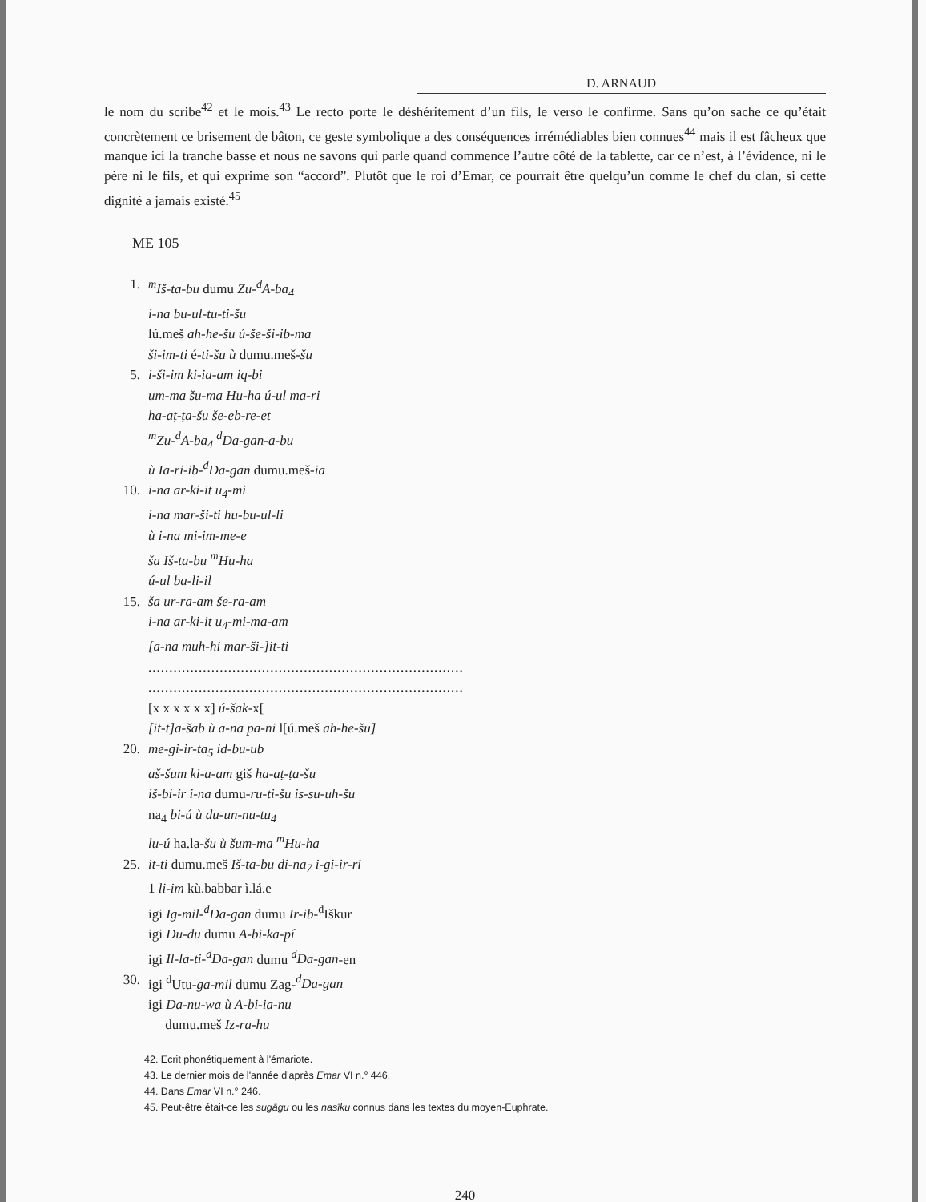D. ARNAUD
le nom du scribe<sup>42</sup> et le mois.<sup>43</sup> Le recto porte le déshéritement d’un fils, le verso le confirme. Sans qu’on sache ce qu’était concrètement ce brisement de bâton, ce geste symbolique a des conséquences irrémédiables bien connues<sup>44</sup> mais il est fâcheux que manque ici la tranche basse et nous ne savons qui parle quand commence l’autre côté de la tablette, car ce n’est, à l’évidence, ni le père ni le fils, et qui exprime son “accord”. Plutôt que le roi d’Emar, ce pourrait être quelqu’un comme le chef du clan, si cette dignité a jamais existé.<sup>45</sup>
ME 105
1. <sup>m</sup>Iš-ta-bu dumu Zu-<sup>d</sup>A-ba<sub>4</sub>
i-na bu-ul-tu-ti-šu
lú.meš ah-he-šu ú-še-ši-ib-ma
ši-im-ti é-ti-šu ù dumu.meš-šu
5. i-ši-im ki-ia-am iq-bi
um-ma šu-ma Hu-ha ú-ul ma-ri
ha-aṭ-ṭa-šu še-eb-re-et
<sup>m</sup> Zu-<sup>d</sup>A-ba<sub>4</sub> <sup>d</sup>Da-gan-a-bu
ù Ia-ri-ib-<sup>d</sup>Da-gan dumu.meš-ia
10. i-na ar-ki-it u<sub>4</sub>-mi
i-na mar-ši-ti hu-bu-ul-li
ù i-na mi-im-me-e
ša Iš-ta-bu <sup>m</sup>Hu-ha
ú-ul ba-li-il
15. ša ur-ra-am še-ra-am
i-na ar-ki-it u<sub>4</sub>-mi-ma-am
[a-na muh-hi mar-ši-]it-ti
...........................................................................
...........................................................................
[x x x x x x] ú-šak-x[
[it-t]a-šab ù a-na pa-ni l[ú.meš ah-he-šu]
20. me-gi-ir-ta<sub>5</sub> id-bu-ub
aš-šum ki-a-am giš ha-aṭ-ṭa-šu
iš-bi-ir i-na dumu-ru-ti-šu is-su-uh-šu
na<sub>4</sub> bi-ú ù du-un-nu-tu<sub>4</sub>
lu-ú ha.la-šu ù šum-ma <sup>m</sup>Hu-ha
25. it-ti dumu.meš Iš-ta-bu di-na<sub>7</sub> i-gi-ir-ri
1 li-im kù.babbar ì.lá.e
igi Ig-mil-<sup>d</sup>Da-gan dumu Ir-ib-<sup>d</sup>Iškur
igi Du-du dumu A-bi-ka-pí
igi Il-la-ti-<sup>d</sup>Da-gan dumu <sup>d</sup>Da-gan-en
30. igi <sup>d</sup>Utu-ga-mil dumu Zag-<sup>d</sup>Da-gan
igi Da-nu-wa ù A-bi-ia-nu
dumu.meš Iz-ra-hu
42. Ecrit phonétiquement à l'émariote.
43. Le dernier mois de l'année d'après Emar VI n.° 446.
44. Dans Emar VI n.° 246.
45. Peut-être était-ce les sugāgu ou les nasīku connus dans les textes du moyen-Euphrate.
240